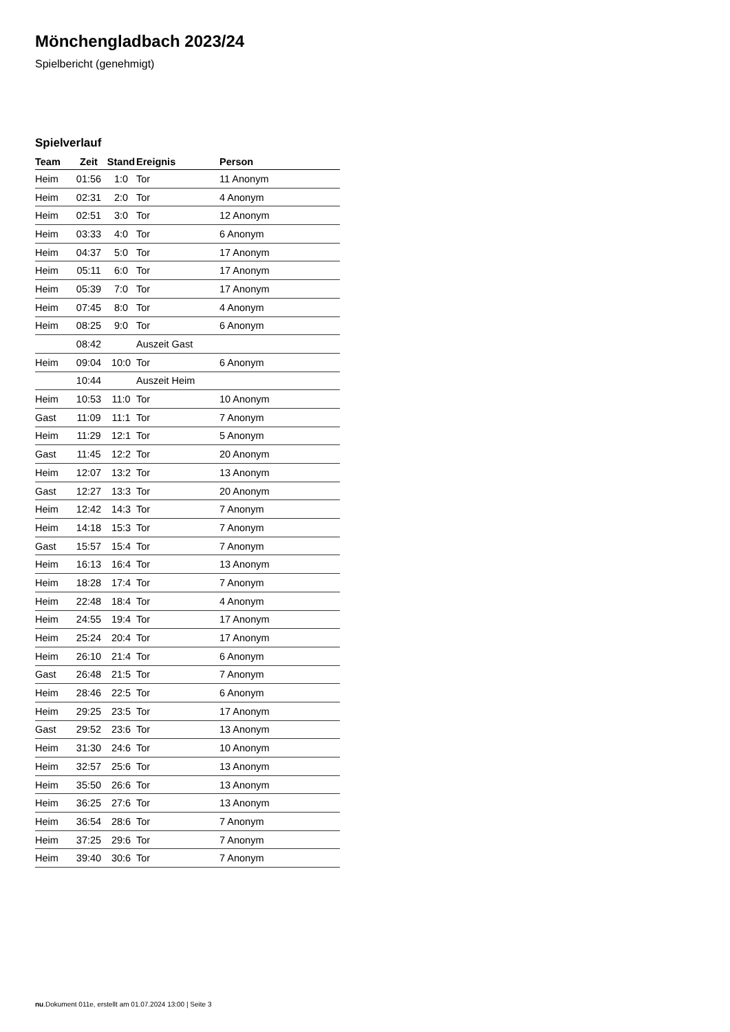Mönchengladbach 2023/24
Spielbericht (genehmigt)
Spielverlauf
| Team | Zeit | Stand | Ereignis | Person |
| --- | --- | --- | --- | --- |
| Heim | 01:56 | 1:0 | Tor | 11 Anonym |
| Heim | 02:31 | 2:0 | Tor | 4 Anonym |
| Heim | 02:51 | 3:0 | Tor | 12 Anonym |
| Heim | 03:33 | 4:0 | Tor | 6 Anonym |
| Heim | 04:37 | 5:0 | Tor | 17 Anonym |
| Heim | 05:11 | 6:0 | Tor | 17 Anonym |
| Heim | 05:39 | 7:0 | Tor | 17 Anonym |
| Heim | 07:45 | 8:0 | Tor | 4 Anonym |
| Heim | 08:25 | 9:0 | Tor | 6 Anonym |
| | 08:42 | | Auszeit Gast | |
| Heim | 09:04 | 10:0 | Tor | 6 Anonym |
| | 10:44 | | Auszeit Heim | |
| Heim | 10:53 | 11:0 | Tor | 10 Anonym |
| Gast | 11:09 | 11:1 | Tor | 7 Anonym |
| Heim | 11:29 | 12:1 | Tor | 5 Anonym |
| Gast | 11:45 | 12:2 | Tor | 20 Anonym |
| Heim | 12:07 | 13:2 | Tor | 13 Anonym |
| Gast | 12:27 | 13:3 | Tor | 20 Anonym |
| Heim | 12:42 | 14:3 | Tor | 7 Anonym |
| Heim | 14:18 | 15:3 | Tor | 7 Anonym |
| Gast | 15:57 | 15:4 | Tor | 7 Anonym |
| Heim | 16:13 | 16:4 | Tor | 13 Anonym |
| Heim | 18:28 | 17:4 | Tor | 7 Anonym |
| Heim | 22:48 | 18:4 | Tor | 4 Anonym |
| Heim | 24:55 | 19:4 | Tor | 17 Anonym |
| Heim | 25:24 | 20:4 | Tor | 17 Anonym |
| Heim | 26:10 | 21:4 | Tor | 6 Anonym |
| Gast | 26:48 | 21:5 | Tor | 7 Anonym |
| Heim | 28:46 | 22:5 | Tor | 6 Anonym |
| Heim | 29:25 | 23:5 | Tor | 17 Anonym |
| Gast | 29:52 | 23:6 | Tor | 13 Anonym |
| Heim | 31:30 | 24:6 | Tor | 10 Anonym |
| Heim | 32:57 | 25:6 | Tor | 13 Anonym |
| Heim | 35:50 | 26:6 | Tor | 13 Anonym |
| Heim | 36:25 | 27:6 | Tor | 13 Anonym |
| Heim | 36:54 | 28:6 | Tor | 7 Anonym |
| Heim | 37:25 | 29:6 | Tor | 7 Anonym |
| Heim | 39:40 | 30:6 | Tor | 7 Anonym |
nu.Dokument 011e, erstellt am 01.07.2024 13:00 | Seite 3